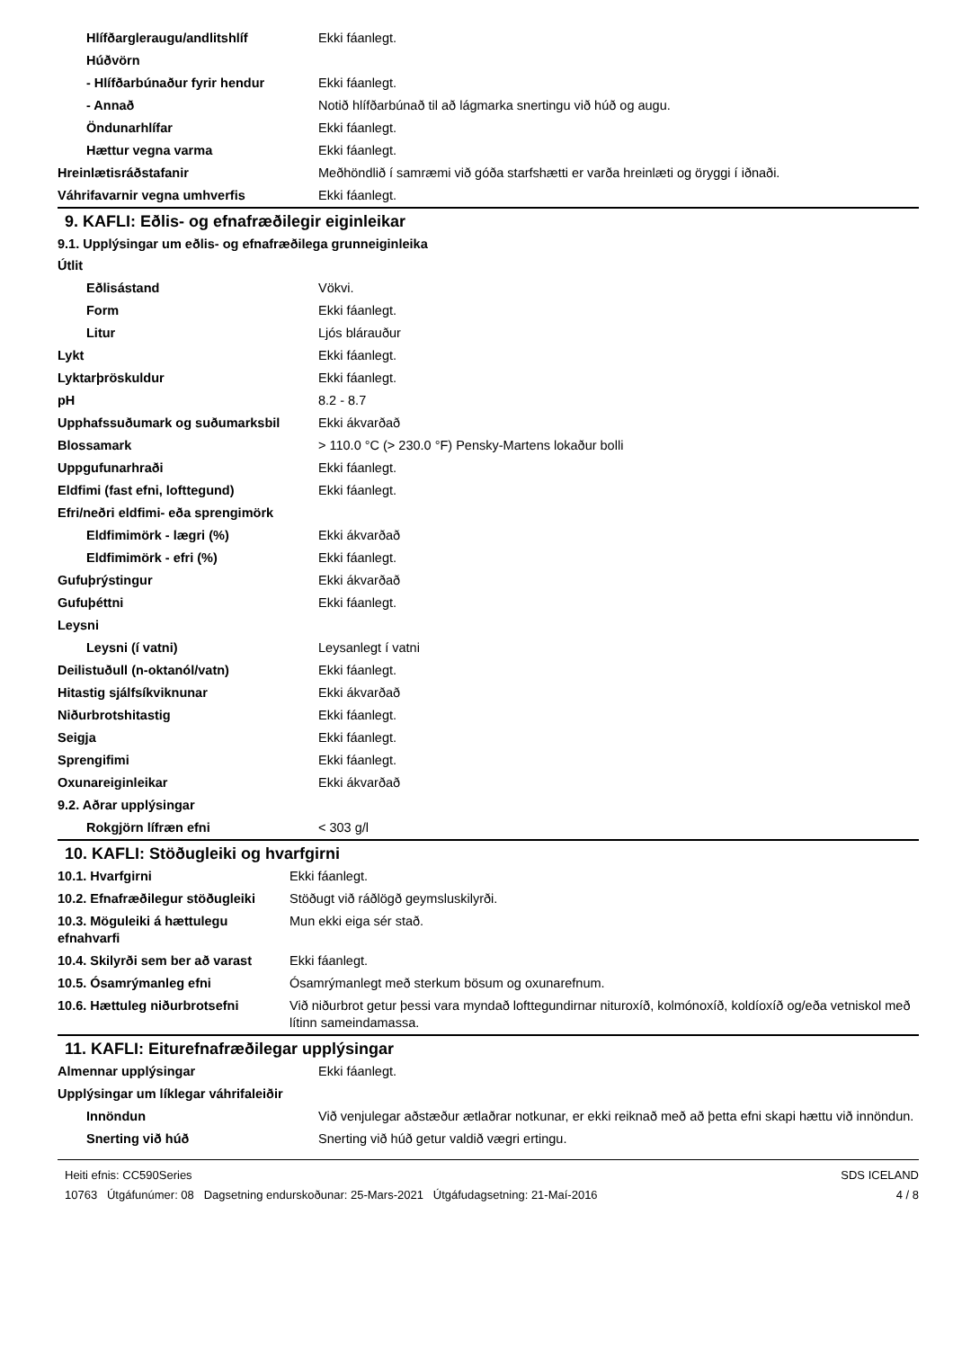| Hlífðargleraugu/andlitshlíf | Ekki fáanlegt. |
| Húðvörn | |
| - Hlífðarbúnaður fyrir hendur | Ekki fáanlegt. |
| - Annað | Notið hlífðarbúnað til að lágmarka snertingu við húð og augu. |
| Öndunarhlífar | Ekki fáanlegt. |
| Hættur vegna varma | Ekki fáanlegt. |
| Hreinlætisráðstafanir | Meðhöndlið í samræmi við góða starfshætti er varða hreinlæti og öryggi í iðnaði. |
| Váhrifavarnir vegna umhverfis | Ekki fáanlegt. |
9. KAFLI: Eðlis- og efnafræðilegir eiginleikar
9.1. Upplýsingar um eðlis- og efnafræðilega grunneiginleika
| Útlit | |
| Eðlisástand | Vökvi. |
| Form | Ekki fáanlegt. |
| Litur | Ljós blárauður |
| Lykt | Ekki fáanlegt. |
| Lyktarþröskuldur | Ekki fáanlegt. |
| pH | 8.2 - 8.7 |
| Upphafssuðumark og suðumarksbil | Ekki ákvarðað |
| Blossamark | > 110.0 °C (> 230.0 °F) Pensky-Martens lokaður bolli |
| Uppgufunarhraði | Ekki fáanlegt. |
| Eldfimi (fast efni, lofttegund) | Ekki fáanlegt. |
| Efri/neðri eldfimi- eða sprengimörk | |
| Eldfimimörk - lægri (%) | Ekki ákvarðað |
| Eldfimimörk - efri (%) | Ekki fáanlegt. |
| Gufuþrýstingur | Ekki ákvarðað |
| Gufuþéttni | Ekki fáanlegt. |
| Leysni | |
| Leysni (í vatni) | Leysanlegt í vatni |
| Deilistuðull (n-oktanól/vatn) | Ekki fáanlegt. |
| Hitastig sjálfsíkviknunar | Ekki ákvarðað |
| Niðurbrotshitastig | Ekki fáanlegt. |
| Seigja | Ekki fáanlegt. |
| Sprengifimi | Ekki fáanlegt. |
| Oxunareiginleikar | Ekki ákvarðað |
| 9.2. Aðrar upplýsingar | |
| Rokgjörn lífræn efni | < 303 g/l |
10. KAFLI: Stöðugleiki og hvarfgirni
| 10.1. Hvarfgirni | Ekki fáanlegt. |
| 10.2. Efnafræðilegur stöðugleiki | Stöðugt við ráðlögð geymsluskilyrði. |
| 10.3. Möguleiki á hættulegu efnahvarfi | Mun ekki eiga sér stað. |
| 10.4. Skilyrði sem ber að varast | Ekki fáanlegt. |
| 10.5. Ósamrýmanleg efni | Ósamrýmanlegt með sterkum bösum og oxunarefnum. |
| 10.6. Hættuleg niðurbrotsefni | Við niðurbrot getur þessi vara myndað lofttegundirnar nituroxíð, kolmónoxíð, koldíoxíð og/eða vetniskol með lítinn sameindamassa. |
11. KAFLI: Eiturefnafræðilegar upplýsingar
| Almennar upplýsingar | Ekki fáanlegt. |
| Upplýsingar um líklegar váhrifaleiðir | |
| Innöndun | Við venjulegar aðstæður ætlaðrar notkunar, er ekki reiknað með að þetta efni skapi hættu við innöndun. |
| Snerting við húð | Snerting við húð getur valdið vægri ertingu. |
Heiti efnis: CC590Series
10763 Útgáfunúmer: 08 Dagsetning endurskoðunar: 25-Mars-2021 Útgáfudagsetning: 21-Maí-2016
SDS ICELAND
4 / 8